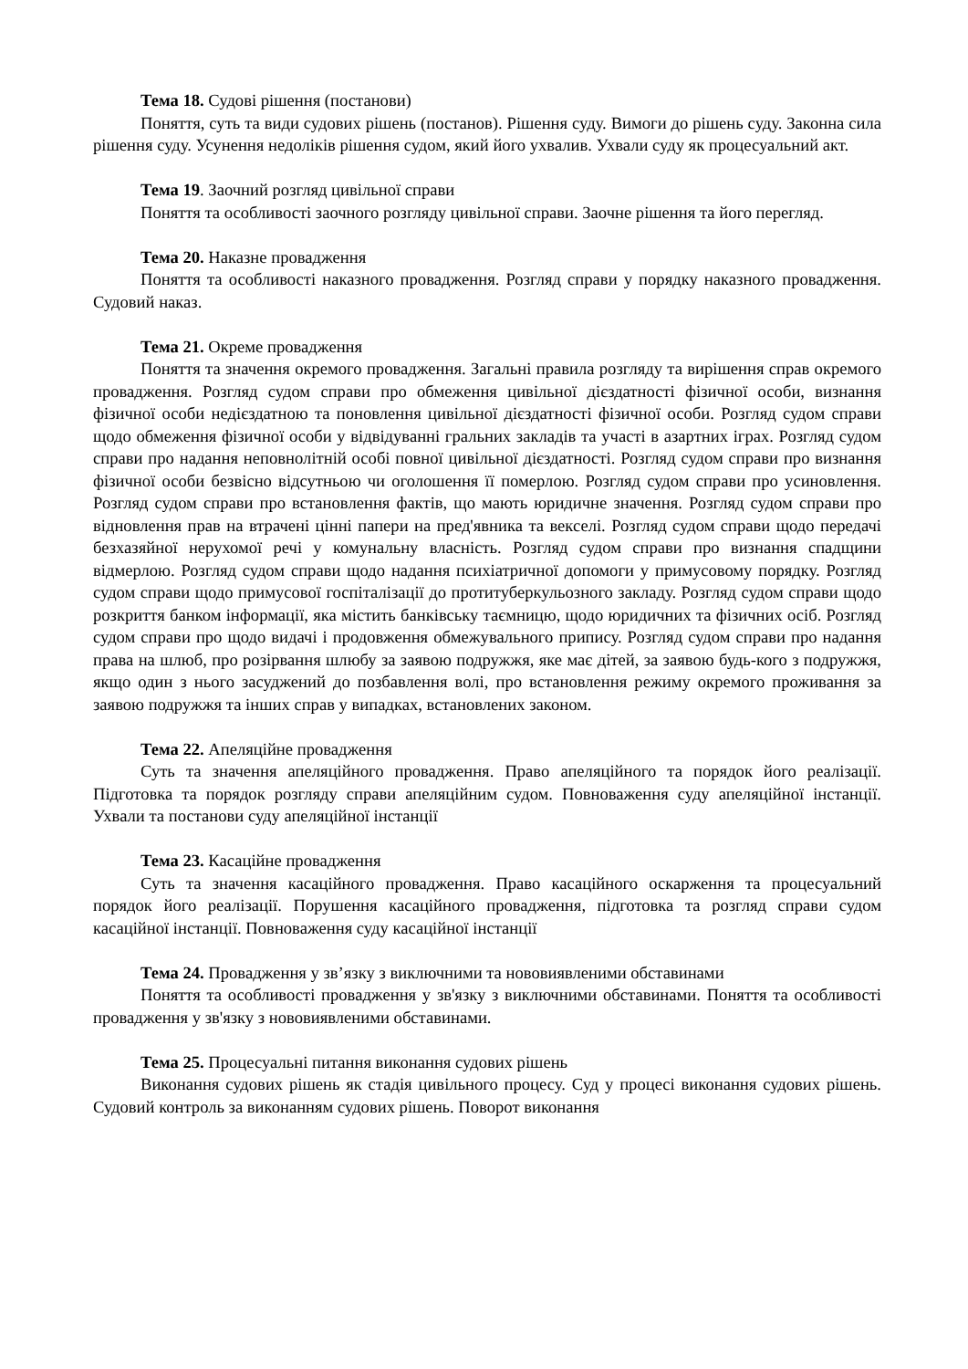Тема 18. Судові рішення (постанови)
Поняття, суть та види судових рішень (постанов). Рішення суду. Вимоги до рішень суду. Законна сила рішення суду. Усунення недоліків рішення судом, який його ухвалив. Ухвали суду як процесуальний акт.
Тема 19. Заочний розгляд цивільної справи
Поняття та особливості заочного розгляду цивільної справи. Заочне рішення та його перегляд.
Тема 20. Наказне провадження
Поняття та особливості наказного провадження. Розгляд справи у порядку наказного провадження. Судовий наказ.
Тема 21. Окреме провадження
Поняття та значення окремого провадження. Загальні правила розгляду та вирішення справ окремого провадження. Розгляд судом справи про обмеження цивільної дієздатності фізичної особи, визнання фізичної особи недієздатною та поновлення цивільної дієздатності фізичної особи. Розгляд судом справи щодо обмеження фізичної особи у відвідуванні гральних закладів та участі в азартних іграх. Розгляд судом справи про надання неповнолітній особі повної цивільної дієздатності. Розгляд судом справи про визнання фізичної особи безвісно відсутньою чи оголошення її померлою. Розгляд судом справи про усиновлення. Розгляд судом справи про встановлення фактів, що мають юридичне значення. Розгляд судом справи про відновлення прав на втрачені цінні папери на пред'явника та векселі. Розгляд судом справи щодо передачі безхазяйної нерухомої речі у комунальну власність. Розгляд судом справи про визнання спадщини відмерлою. Розгляд судом справи щодо надання психіатричної допомоги у примусовому порядку. Розгляд судом справи щодо примусової госпіталізації до протитуберкульозного закладу. Розгляд судом справи щодо розкриття банком інформації, яка містить банківську таємницю, щодо юридичних та фізичних осіб. Розгляд судом справи про щодо видачі і продовження обмежувального припису. Розгляд судом справи про надання права на шлюб, про розірвання шлюбу за заявою подружжя, яке має дітей, за заявою будь-кого з подружжя, якщо один з нього засуджений до позбавлення волі, про встановлення режиму окремого проживання за заявою подружжя та інших справ у випадках, встановлених законом.
Тема 22. Апеляційне провадження
Суть та значення апеляційного провадження. Право апеляційного та порядок його реалізації. Підготовка та порядок розгляду справи апеляційним судом. Повноваження суду апеляційної інстанції. Ухвали та постанови суду апеляційної інстанції
Тема 23. Касаційне провадження
Суть та значення касаційного провадження. Право касаційного оскарження та процесуальний порядок його реалізації. Порушення касаційного провадження, підготовка та розгляд справи судом касаційної інстанції. Повноваження суду касаційної інстанції
Тема 24. Провадження у зв’язку з виключними та нововиявленими обставинами
Поняття та особливості провадження у зв'язку з виключними обставинами. Поняття та особливості провадження у зв'язку з нововиявленими обставинами.
Тема 25. Процесуальні питання виконання судових рішень
Виконання судових рішень як стадія цивільного процесу. Суд у процесі виконання судових рішень. Судовий контроль за виконанням судових рішень. Поворот виконання